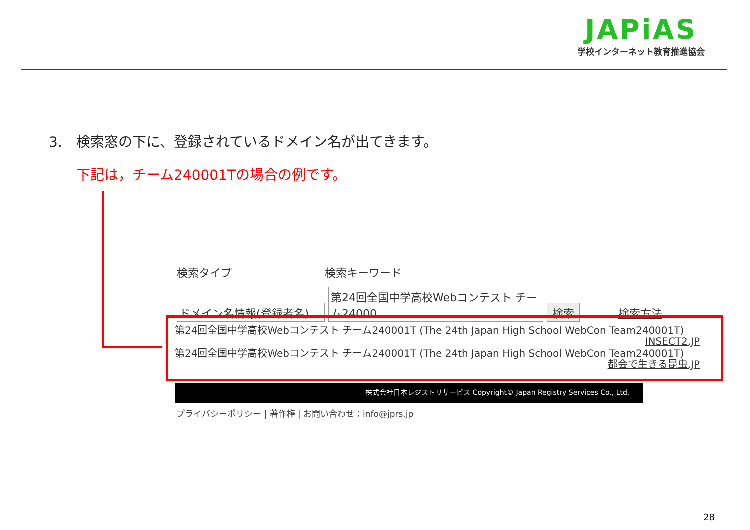JAPiAS
学校インターネット教育推進協会
3.　検索窓の下に、登録されているドメイン名が出てきます。
下記は，チーム240001Tの場合の例です。
検索タイプ 検索キーワード
ドメイン名情報(登録者名) ⌄ 第24回全国中学高校Webコンテスト チーム24000 検索 検索方法
第24回全国中学高校Webコンテスト チーム240001T (The 24th Japan High School WebCon Team240001T)
INSECT2.JP
第24回全国中学高校Webコンテスト チーム240001T (The 24th Japan High School WebCon Team240001T)
都会で生きる昆虫.JP
株式会社日本レジストリサービス Copyright© Japan Registry Services Co., Ltd.
プライバシーポリシー | 著作権 | お問い合わせ：info@jprs.jp
28